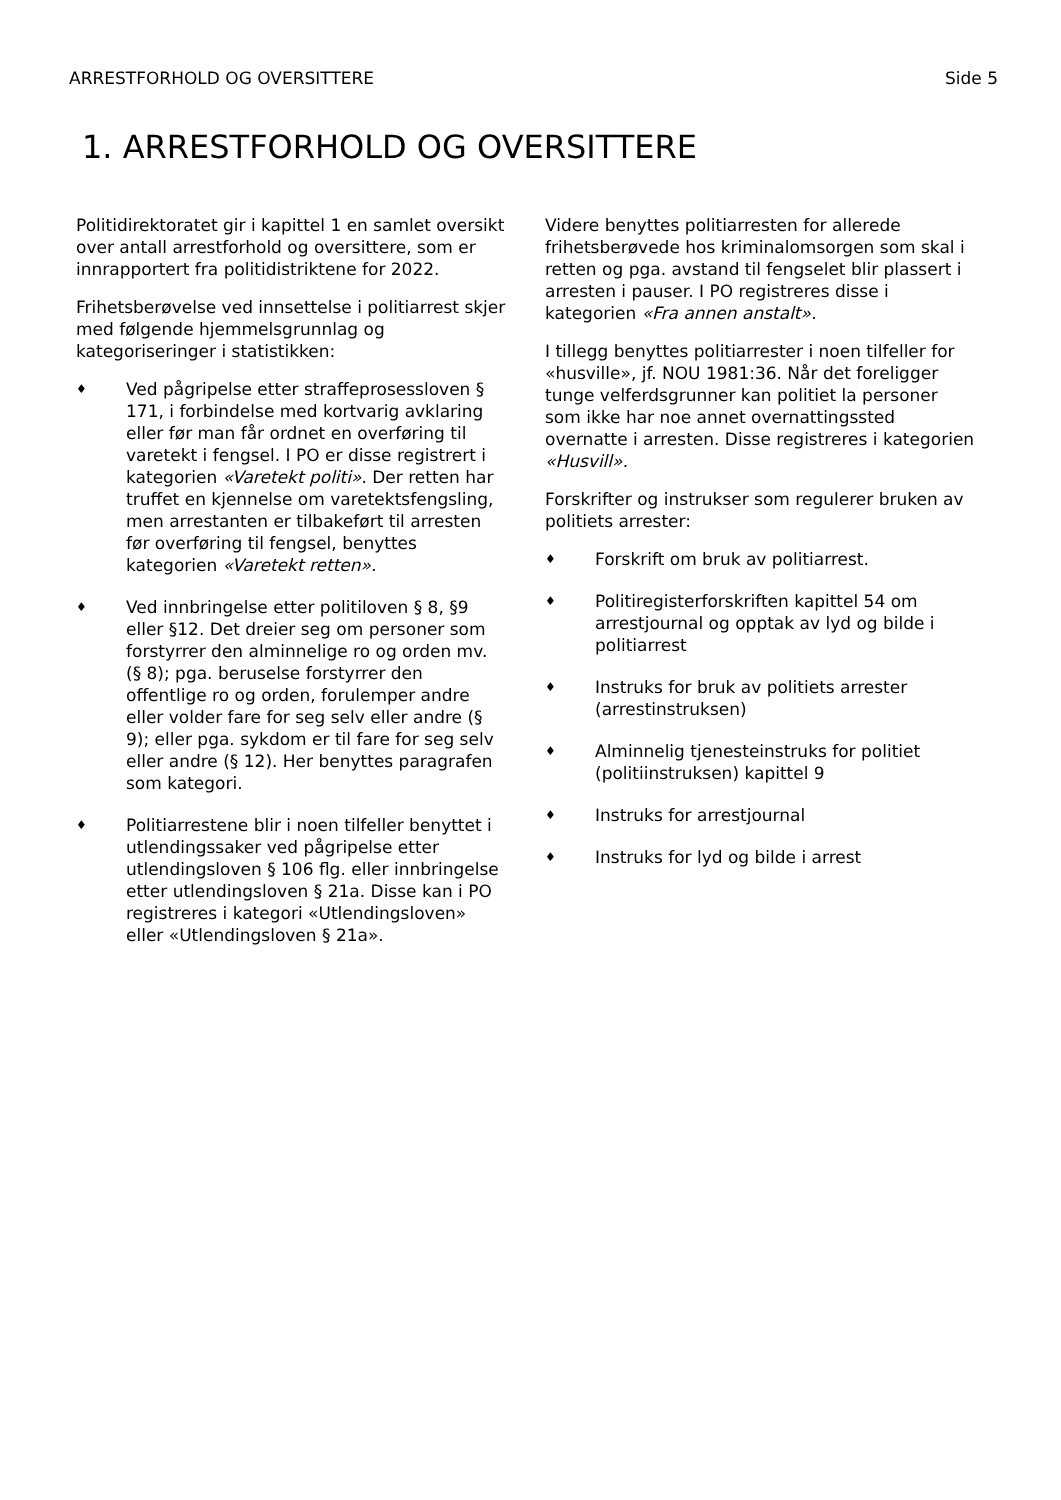ARRESTFORHOLD OG OVERSITTERE Side 5
1. ARRESTFORHOLD OG OVERSITTERE
Politidirektoratet gir i kapittel 1 en samlet oversikt over antall arrestforhold og oversittere, som er innrapportert fra politidistriktene for 2022.
Frihetsberøvelse ved innsettelse i politiarrest skjer med følgende hjemmelsgrunnlag og kategoriseringer i statistikken:
♦ Ved pågripelse etter straffeprosessloven § 171, i forbindelse med kortvarig avklaring eller før man får ordnet en overføring til varetekt i fengsel. I PO er disse registrert i kategorien «Varetekt politi». Der retten har truffet en kjennelse om varetektsfengsling, men arrestanten er tilbakeført til arresten før overføring til fengsel, benyttes kategorien «Varetekt retten».
♦ Ved innbringelse etter politiloven § 8, §9 eller §12. Det dreier seg om personer som forstyrrer den alminnelige ro og orden mv. (§ 8); pga. beruselse forstyrrer den offentlige ro og orden, forulemper andre eller volder fare for seg selv eller andre (§ 9); eller pga. sykdom er til fare for seg selv eller andre (§ 12). Her benyttes paragrafen som kategori.
♦ Politiarrestene blir i noen tilfeller benyttet i utlendingssaker ved pågripelse etter utlendingsloven § 106 flg. eller innbringelse etter utlendingsloven § 21a. Disse kan i PO registreres i kategori «Utlendingsloven» eller «Utlendingsloven § 21a».
Videre benyttes politiarresten for allerede frihetsberøvede hos kriminalomsorgen som skal i retten og pga. avstand til fengselet blir plassert i arresten i pauser. I PO registreres disse i kategorien «Fra annen anstalt».
I tillegg benyttes politiarrester i noen tilfeller for «husville», jf. NOU 1981:36. Når det foreligger tunge velferdsgrunner kan politiet la personer som ikke har noe annet overnattingssted overnatte i arresten. Disse registreres i kategorien «Husvill».
Forskrifter og instrukser som regulerer bruken av politiets arrester:
♦ Forskrift om bruk av politiarrest.
♦ Politiregisterforskriften kapittel 54 om arrestjournal og opptak av lyd og bilde i politiarrest
♦ Instruks for bruk av politiets arrester (arrestinstruksen)
♦ Alminnelig tjenesteinstruks for politiet (politiinstruksen) kapittel 9
♦ Instruks for arrestjournal
♦ Instruks for lyd og bilde i arrest